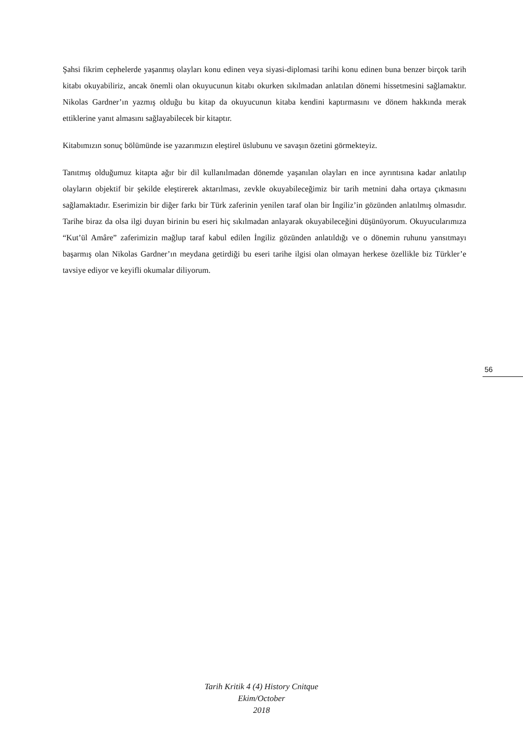Şahsi fikrim cephelerde yaşanmış olayları konu edinen veya siyasi-diplomasi tarihi konu edinen buna benzer birçok tarih kitabı okuyabiliriz, ancak önemli olan okuyucunun kitabı okurken sıkılmadan anlatılan dönemi hissetmesini sağlamaktır. Nikolas Gardner’ın yazmış olduğu bu kitap da okuyucunun kitaba kendini kaptırmasını ve dönem hakkında merak ettiklerine yanıt almasını sağlayabilecek bir kitaptır.
Kitabımızın sonuç bölümünde ise yazarımızın eleştirel üslubunu ve savaşın özetini görmekteyiz.
Tanıtmış olduğumuz kitapta ağır bir dil kullanılmadan dönemde yaşanılan olayları en ince ayrıntısına kadar anlatılıp olayların objektif bir şekilde eleştirerek aktarılması, zevkle okuyabileceğimiz bir tarih metnini daha ortaya çıkmasını sağlamaktadır. Eserimizin bir diğer farkı bir Türk zaferinin yenilen taraf olan bir İngiliz’in gözünden anlatılmış olmasıdır. Tarihe biraz da olsa ilgi duyan birinin bu eseri hiç sıkılmadan anlayarak okuyabileceğini düşünüyorum. Okuyucularımıza “Kut’ül Amâre” zaferimizin mağlup taraf kabul edilen İngiliz gözünden anlatıldığı ve o dönemin ruhunu yansıtmayı başarmış olan Nikolas Gardner’ın meydana getirdiği bu eseri tarihe ilgisi olan olmayan herkese özellikle biz Türkler’e tavsiye ediyor ve keyifli okumalar diliyorum.
56
Tarih Kritik 4 (4) History Cnitque
Ekim/October
2018